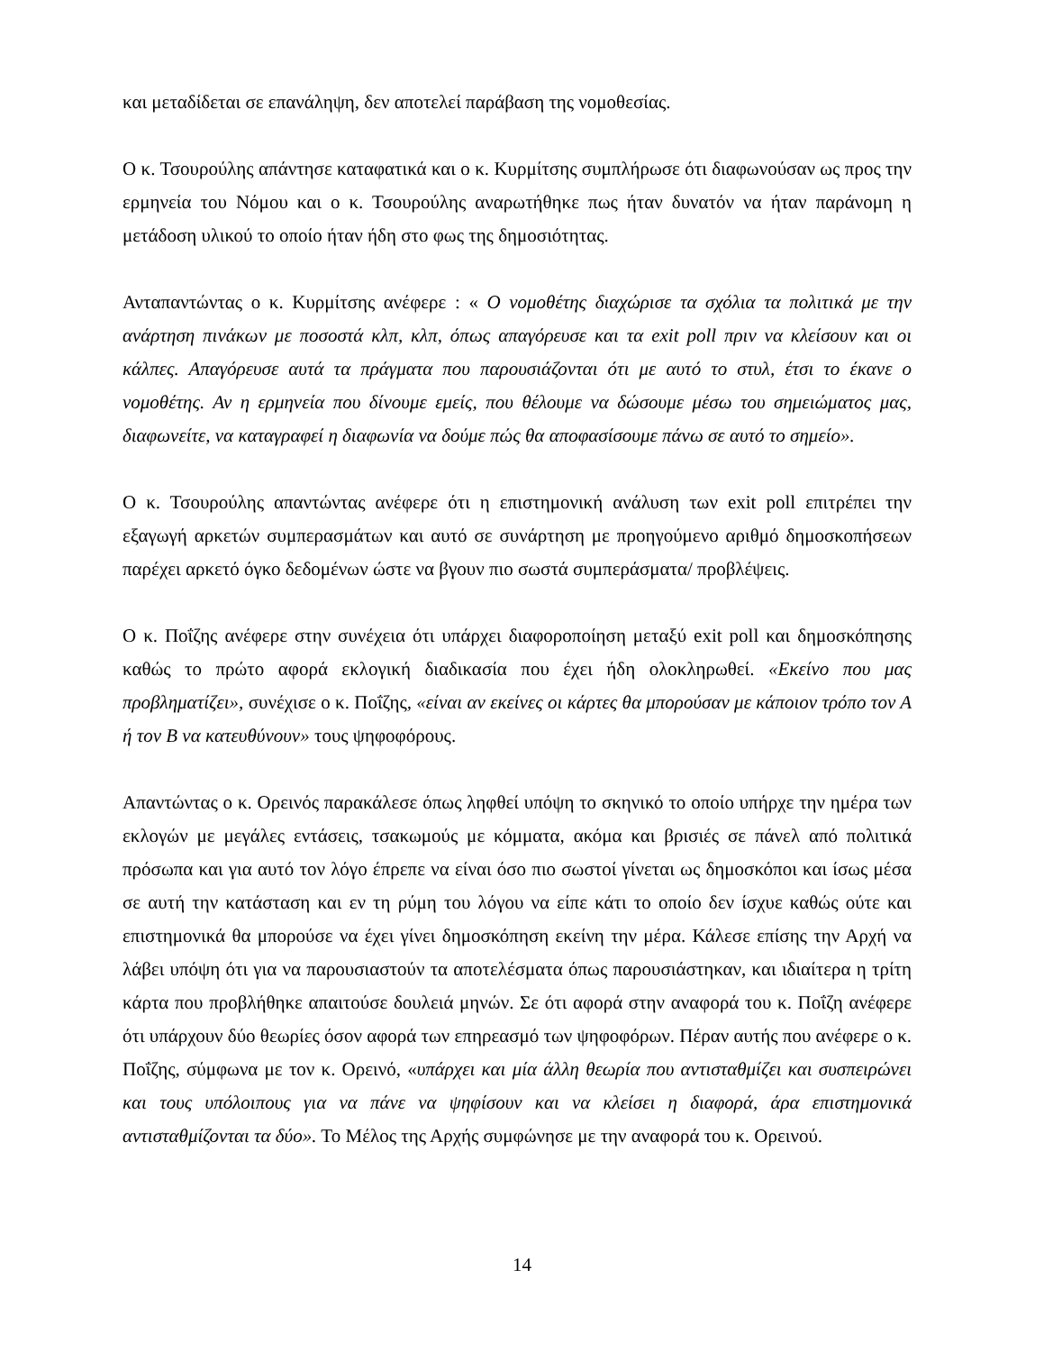και μεταδίδεται σε επανάληψη, δεν αποτελεί παράβαση της νομοθεσίας.
Ο κ. Τσουρούλης απάντησε καταφατικά και ο κ. Κυρμίτσης συμπλήρωσε ότι διαφωνούσαν ως προς την ερμηνεία του Νόμου και ο κ. Τσουρούλης αναρωτήθηκε πως ήταν δυνατόν να ήταν παράνομη η μετάδοση υλικού το οποίο ήταν ήδη στο φως της δημοσιότητας.
Ανταπαντώντας ο κ. Κυρμίτσης ανέφερε : « Ο νομοθέτης διαχώρισε τα σχόλια τα πολιτικά με την ανάρτηση πινάκων με ποσοστά κλπ, κλπ, όπως απαγόρευσε και τα exit poll πριν να κλείσουν και οι κάλπες. Απαγόρευσε αυτά τα πράγματα που παρουσιάζονται ότι με αυτό το στυλ, έτσι το έκανε ο νομοθέτης. Αν η ερμηνεία που δίνουμε εμείς, που θέλουμε να δώσουμε μέσω του σημειώματος μας, διαφωνείτε, να καταγραφεί η διαφωνία να δούμε πώς θα αποφασίσουμε πάνω σε αυτό το σημείο».
Ο κ. Τσουρούλης απαντώντας ανέφερε ότι η επιστημονική ανάλυση των exit poll επιτρέπει την εξαγωγή αρκετών συμπερασμάτων και αυτό σε συνάρτηση με προηγούμενο αριθμό δημοσκοπήσεων παρέχει αρκετό όγκο δεδομένων ώστε να βγουν πιο σωστά συμπεράσματα/ προβλέψεις.
Ο κ. Ποΐζης ανέφερε στην συνέχεια ότι υπάρχει διαφοροποίηση μεταξύ exit poll και δημοσκόπησης καθώς το πρώτο αφορά εκλογική διαδικασία που έχει ήδη ολοκληρωθεί. «Εκείνο που μας προβληματίζει», συνέχισε ο κ. Ποΐζης, «είναι αν εκείνες οι κάρτες θα μπορούσαν με κάποιον τρόπο τον Α ή τον Β να κατευθύνουν» τους ψηφοφόρους.
Απαντώντας ο κ. Ορεινός παρακάλεσε όπως ληφθεί υπόψη το σκηνικό το οποίο υπήρχε την ημέρα των εκλογών με μεγάλες εντάσεις, τσακωμούς με κόμματα, ακόμα και βρισιές σε πάνελ από πολιτικά πρόσωπα και για αυτό τον λόγο έπρεπε να είναι όσο πιο σωστοί γίνεται ως δημοσκόποι και ίσως μέσα σε αυτή την κατάσταση και εν τη ρύμη του λόγου να είπε κάτι το οποίο δεν ίσχυε καθώς ούτε και επιστημονικά θα μπορούσε να έχει γίνει δημοσκόπηση εκείνη την μέρα. Κάλεσε επίσης την Αρχή να λάβει υπόψη ότι για να παρουσιαστούν τα αποτελέσματα όπως παρουσιάστηκαν, και ιδιαίτερα η τρίτη κάρτα που προβλήθηκε απαιτούσε δουλειά μηνών. Σε ότι αφορά στην αναφορά του κ. Ποΐζη ανέφερε ότι υπάρχουν δύο θεωρίες όσον αφορά των επηρεασμό των ψηφοφόρων. Πέραν αυτής που ανέφερε ο κ. Ποΐζης, σύμφωνα με τον κ. Ορεινό, «υπάρχει και μία άλλη θεωρία που αντισταθμίζει και συσπειρώνει και τους υπόλοιπους για να πάνε να ψηφίσουν και να κλείσει η διαφορά, άρα επιστημονικά αντισταθμίζονται τα δύο». Το Μέλος της Αρχής συμφώνησε με την αναφορά του κ. Ορεινού.
14